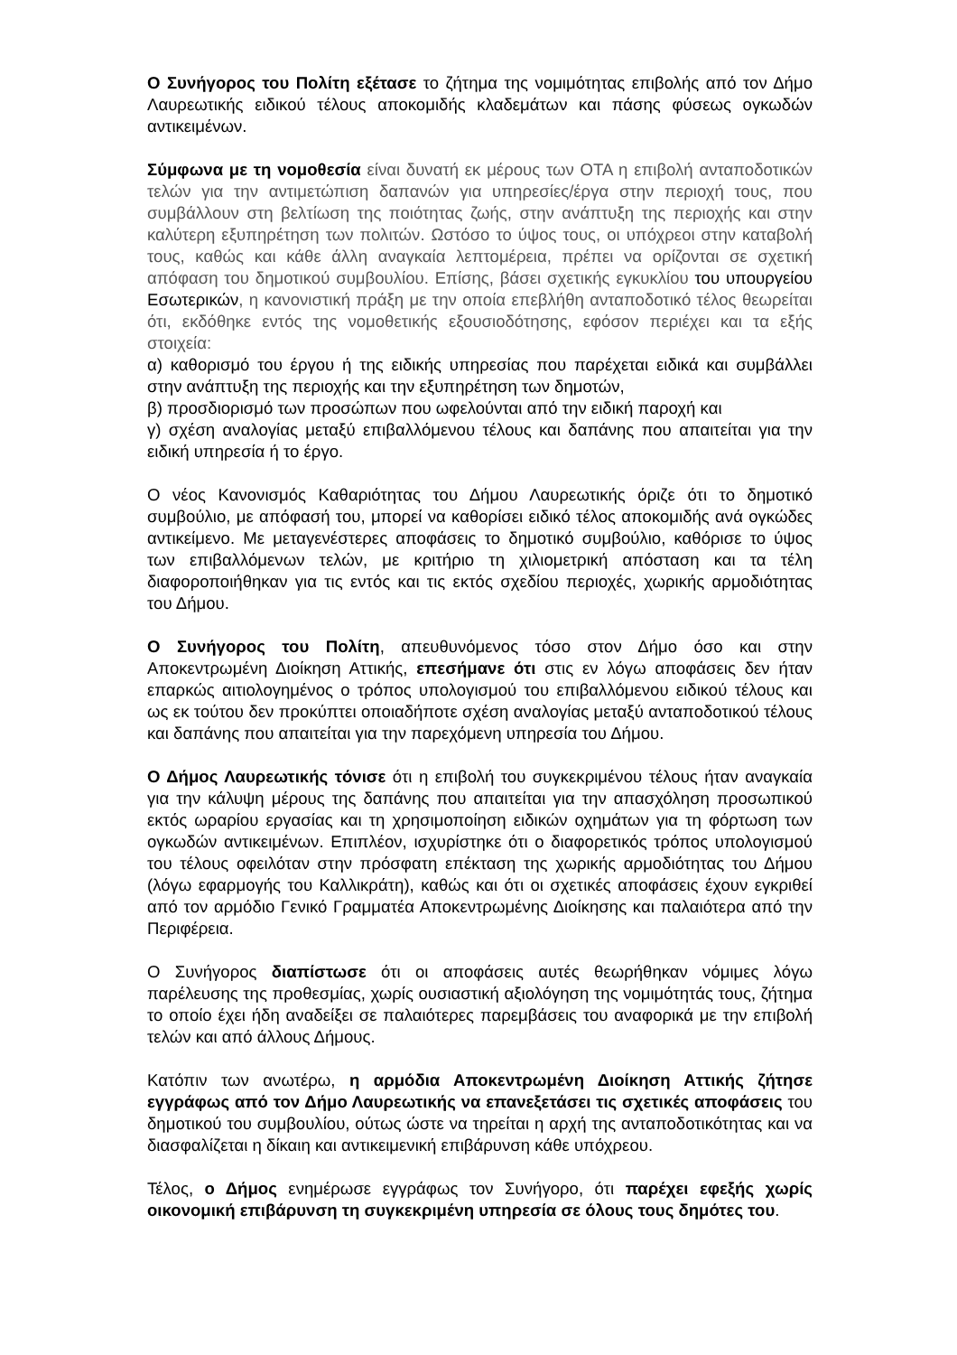Ο Συνήγορος του Πολίτη εξέτασε το ζήτημα της νομιμότητας επιβολής από τον Δήμο Λαυρεωτικής ειδικού τέλους αποκομιδής κλαδεμάτων και πάσης φύσεως ογκωδών αντικειμένων.
Σύμφωνα με τη νομοθεσία είναι δυνατή εκ μέρους των ΟΤΑ η επιβολή ανταποδοτικών τελών για την αντιμετώπιση δαπανών για υπηρεσίες/έργα στην περιοχή τους, που συμβάλλουν στη βελτίωση της ποιότητας ζωής, στην ανάπτυξη της περιοχής και στην καλύτερη εξυπηρέτηση των πολιτών. Ωστόσο το ύψος τους, οι υπόχρεοι στην καταβολή τους, καθώς και κάθε άλλη αναγκαία λεπτομέρεια, πρέπει να ορίζονται σε σχετική απόφαση του δημοτικού συμβουλίου. Επίσης, βάσει σχετικής εγκυκλίου του υπουργείου Εσωτερικών, η κανονιστική πράξη με την οποία επεβλήθη ανταποδοτικό τέλος θεωρείται ότι, εκδόθηκε εντός της νομοθετικής εξουσιοδότησης, εφόσον περιέχει και τα εξής στοιχεία:
α) καθορισμό του έργου ή της ειδικής υπηρεσίας που παρέχεται ειδικά και συμβάλλει στην ανάπτυξη της περιοχής και την εξυπηρέτηση των δημοτών,
β) προσδιορισμό των προσώπων που ωφελούνται από την ειδική παροχή και
γ) σχέση αναλογίας μεταξύ επιβαλλόμενου τέλους και δαπάνης που απαιτείται για την ειδική υπηρεσία ή το έργο.
Ο νέος Κανονισμός Καθαριότητας του Δήμου Λαυρεωτικής όριζε ότι το δημοτικό συμβούλιο, με απόφασή του, μπορεί να καθορίσει ειδικό τέλος αποκομιδής ανά ογκώδες αντικείμενο. Με μεταγενέστερες αποφάσεις το δημοτικό συμβούλιο, καθόρισε το ύψος των επιβαλλόμενων τελών, με κριτήριο τη χιλιομετρική απόσταση και τα τέλη διαφοροποιήθηκαν για τις εντός και τις εκτός σχεδίου περιοχές, χωρικής αρμοδιότητας του Δήμου.
Ο Συνήγορος του Πολίτη, απευθυνόμενος τόσο στον Δήμο όσο και στην Αποκεντρωμένη Διοίκηση Αττικής, επεσήμανε ότι στις εν λόγω αποφάσεις δεν ήταν επαρκώς αιτιολογημένος ο τρόπος υπολογισμού του επιβαλλόμενου ειδικού τέλους και ως εκ τούτου δεν προκύπτει οποιαδήποτε σχέση αναλογίας μεταξύ ανταποδοτικού τέλους και δαπάνης που απαιτείται για την παρεχόμενη υπηρεσία του Δήμου.
Ο Δήμος Λαυρεωτικής τόνισε ότι η επιβολή του συγκεκριμένου τέλους ήταν αναγκαία για την κάλυψη μέρους της δαπάνης που απαιτείται για την απασχόληση προσωπικού εκτός ωραρίου εργασίας και τη χρησιμοποίηση ειδικών οχημάτων για τη φόρτωση των ογκωδών αντικειμένων. Επιπλέον, ισχυρίστηκε ότι ο διαφορετικός τρόπος υπολογισμού του τέλους οφειλόταν στην πρόσφατη επέκταση της χωρικής αρμοδιότητας του Δήμου (λόγω εφαρμογής του Καλλικράτη), καθώς και ότι οι σχετικές αποφάσεις έχουν εγκριθεί από τον αρμόδιο Γενικό Γραμματέα Αποκεντρωμένης Διοίκησης και παλαιότερα από την Περιφέρεια.
Ο Συνήγορος διαπίστωσε ότι οι αποφάσεις αυτές θεωρήθηκαν νόμιμες λόγω παρέλευσης της προθεσμίας, χωρίς ουσιαστική αξιολόγηση της νομιμότητάς τους, ζήτημα το οποίο έχει ήδη αναδείξει σε παλαιότερες παρεμβάσεις του αναφορικά με την επιβολή τελών και από άλλους Δήμους.
Κατόπιν των ανωτέρω, η αρμόδια Αποκεντρωμένη Διοίκηση Αττικής ζήτησε εγγράφως από τον Δήμο Λαυρεωτικής να επανεξετάσει τις σχετικές αποφάσεις του δημοτικού του συμβουλίου, ούτως ώστε να τηρείται η αρχή της ανταποδοτικότητας και να διασφαλίζεται η δίκαιη και αντικειμενική επιβάρυνση κάθε υπόχρεου.
Τέλος, ο Δήμος ενημέρωσε εγγράφως τον Συνήγορο, ότι παρέχει εφεξής χωρίς οικονομική επιβάρυνση τη συγκεκριμένη υπηρεσία σε όλους τους δημότες του.